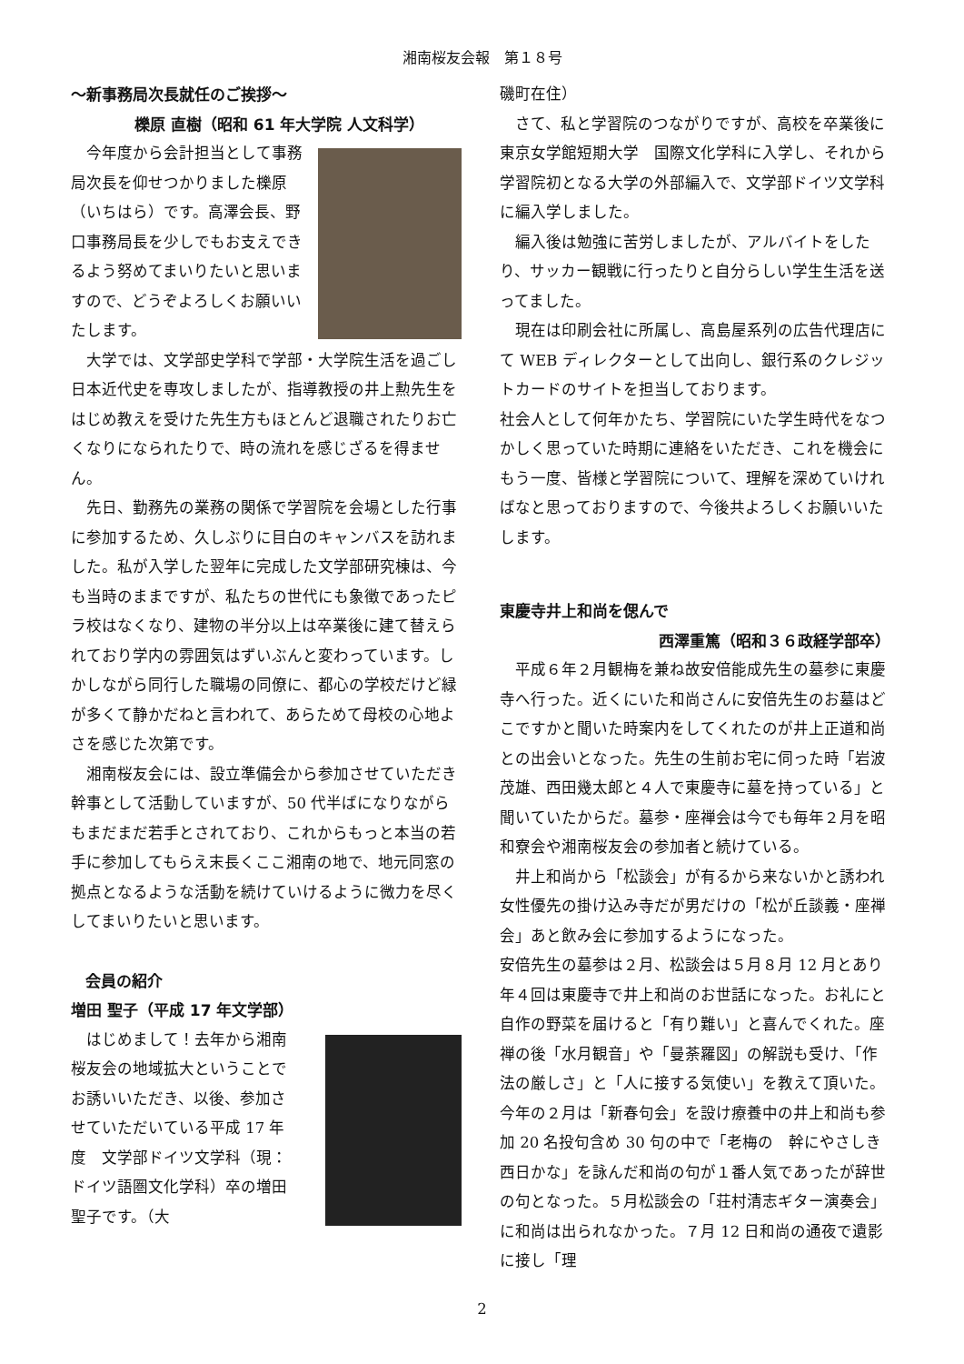湘南桜友会報　第１８号
～新事務局次長就任のご挨拶～
櫟原 直樹（昭和 61 年大学院 人文科学）
今年度から会計担当として事務局次長を仰せつかりました櫟原（いちはら）です。高澤会長、野口事務局長を少しでもお支えできるよう努めてまいりたいと思いますので、どうぞよろしくお願いいたします。
大学では、文学部史学科で学部・大学院生活を過ごし日本近代史を専攻しましたが、指導教授の井上勲先生をはじめ教えを受けた先生方もほとんど退職されたりお亡くなりになられたりで、時の流れを感じざるを得ません。
先日、勤務先の業務の関係で学習院を会場とした行事に参加するため、久しぶりに目白のキャンバスを訪れました。私が入学した翌年に完成した文学部研究棟は、今も当時のままですが、私たちの世代にも象徴であったピラ校はなくなり、建物の半分以上は卒業後に建て替えられており学内の雰囲気はずいぶんと変わっています。しかしながら同行した職場の同僚に、都心の学校だけど緑が多くて静かだねと言われて、あらためて母校の心地よさを感じた次第です。
湘南桜友会には、設立準備会から参加させていただき幹事として活動していますが、50 代半ばになりながらもまだまだ若手とされており、これからもっと本当の若手に参加してもらえ末長くここ湘南の地で、地元同窓の拠点となるような活動を続けていけるように微力を尽くしてまいりたいと思います。
会員の紹介
増田 聖子（平成 17 年文学部）
はじめまして！去年から湘南桜友会の地域拡大ということでお誘いいただき、以後、参加させていただいている平成 17 年度　文学部ドイツ文学科（現：ドイツ語圏文化学科）卒の増田聖子です。（大
磯町在住）
さて、私と学習院のつながりですが、高校を卒業後に東京女学館短期大学　国際文化学科に入学し、それから学習院初となる大学の外部編入で、文学部ドイツ文学科に編入学しました。
編入後は勉強に苦労しましたが、アルバイトをしたり、サッカー観戦に行ったりと自分らしい学生生活を送ってました。
現在は印刷会社に所属し、高島屋系列の広告代理店にて WEB ディレクターとして出向し、銀行系のクレジットカードのサイトを担当しております。
社会人として何年かたち、学習院にいた学生時代をなつかしく思っていた時期に連絡をいただき、これを機会にもう一度、皆様と学習院について、理解を深めていければなと思っておりますので、今後共よろしくお願いいたします。
東慶寺井上和尚を偲んで
西澤重篤（昭和３６政経学部卒）
平成６年２月観梅を兼ね故安倍能成先生の墓参に東慶寺へ行った。近くにいた和尚さんに安倍先生のお墓はどこですかと聞いた時案内をしてくれたのが井上正道和尚との出会いとなった。先生の生前お宅に伺った時「岩波茂雄、西田幾太郎と４人で東慶寺に墓を持っている」と聞いていたからだ。墓参・座禅会は今でも毎年２月を昭和寮会や湘南桜友会の参加者と続けている。
井上和尚から「松談会」が有るから来ないかと誘われ女性優先の掛け込み寺だが男だけの「松が丘談義・座禅会」あと飲み会に参加するようになった。
安倍先生の墓参は２月、松談会は５月８月 12 月とあり年４回は東慶寺で井上和尚のお世話になった。お礼にと自作の野菜を届けると「有り難い」と喜んでくれた。座禅の後「水月観音」や「曼荼羅図」の解説も受け､「作法の厳しさ」と「人に接する気使い」を教えて頂いた。今年の２月は「新春句会」を設け療養中の井上和尚も参加 20 名投句含め 30 句の中で「老梅の　幹にやさしき　西日かな」を詠んだ和尚の句が１番人気であったが辞世の句となった。５月松談会の「荘村清志ギター演奏会」に和尚は出られなかった。７月 12 日和尚の通夜で遺影に接し「理
2